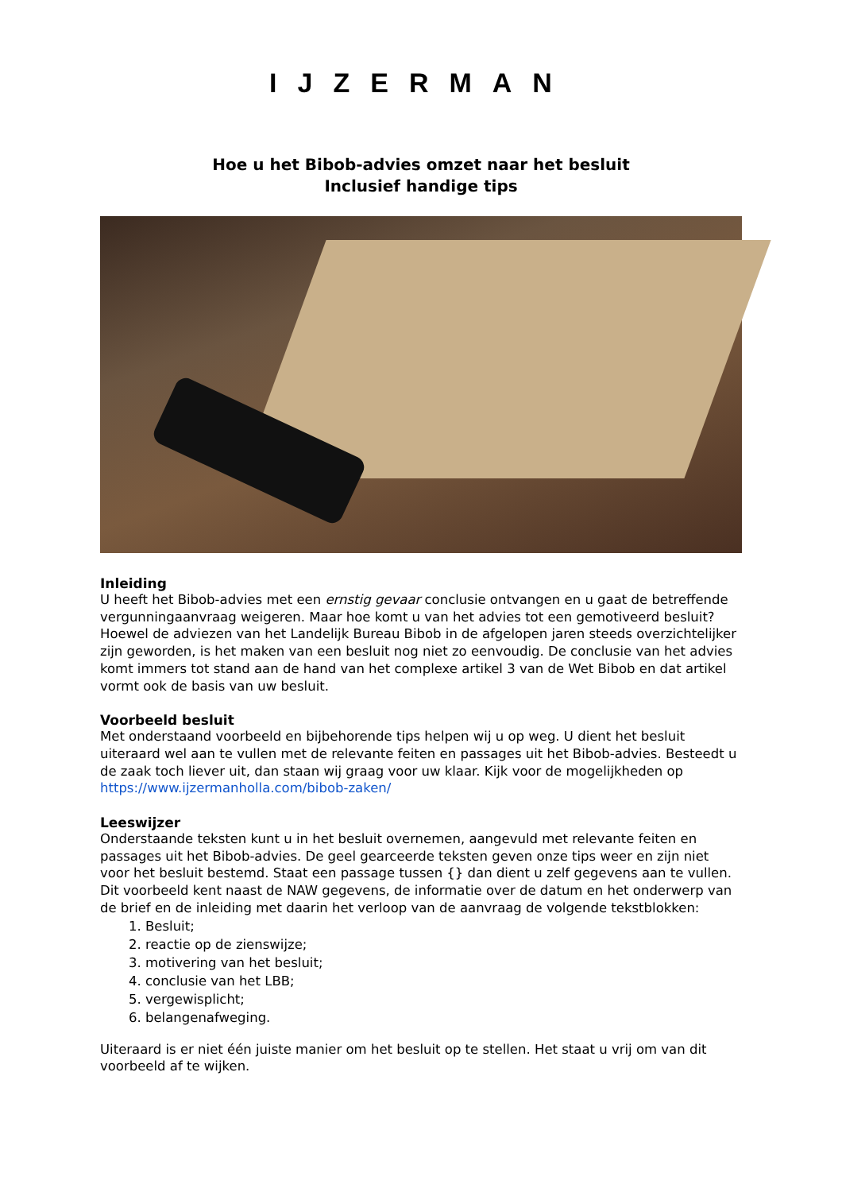IJZERMAN
Hoe u het Bibob-advies omzet naar het besluit
Inclusief handige tips
Inleiding
U heeft het Bibob-advies met een ernstig gevaar conclusie ontvangen en u gaat de betreffende vergunningaanvraag weigeren. Maar hoe komt u van het advies tot een gemotiveerd besluit? Hoewel de adviezen van het Landelijk Bureau Bibob in de afgelopen jaren steeds overzichtelijker zijn geworden, is het maken van een besluit nog niet zo eenvoudig. De conclusie van het advies komt immers tot stand aan de hand van het complexe artikel 3 van de Wet Bibob en dat artikel vormt ook de basis van uw besluit.
Voorbeeld besluit
Met onderstaand voorbeeld en bijbehorende tips helpen wij u op weg. U dient het besluit uiteraard wel aan te vullen met de relevante feiten en passages uit het Bibob-advies. Besteedt u de zaak toch liever uit, dan staan wij graag voor uw klaar. Kijk voor de mogelijkheden op https://www.ijzermanholla.com/bibob-zaken/
Leeswijzer
Onderstaande teksten kunt u in het besluit overnemen, aangevuld met relevante feiten en passages uit het Bibob-advies. De geel gearceerde teksten geven onze tips weer en zijn niet voor het besluit bestemd. Staat een passage tussen {} dan dient u zelf gegevens aan te vullen. Dit voorbeeld kent naast de NAW gegevens, de informatie over de datum en het onderwerp van de brief en de inleiding met daarin het verloop van de aanvraag de volgende tekstblokken:
1. Besluit;
2. reactie op de zienswijze;
3. motivering van het besluit;
4. conclusie van het LBB;
5. vergewisplicht;
6. belangenafweging.
Uiteraard is er niet één juiste manier om het besluit op te stellen. Het staat u vrij om van dit voorbeeld af te wijken.